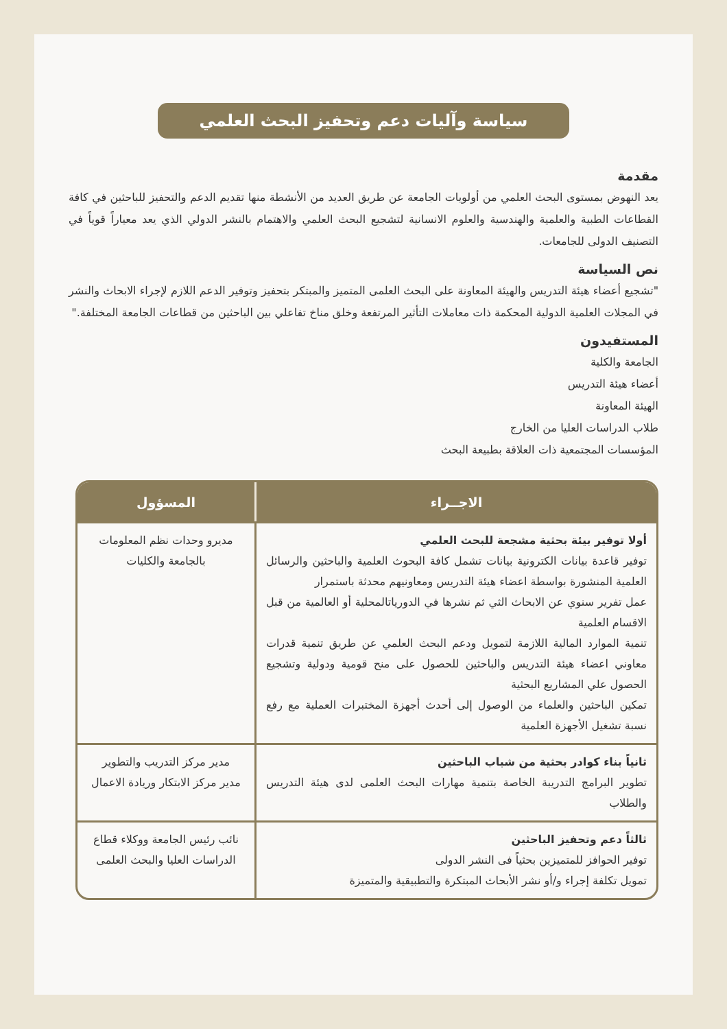سياسة وآليات دعم وتحفيز البحث العلمي
مقدمة
يعد النهوض بمستوى البحث العلمي من أولويات الجامعة عن طريق العديد من الأنشطة منها تقديم الدعم والتحفيز للباحثين في كافة القطاعات الطبية والعلمية والهندسية والعلوم الانسانية لتشجيع البحث العلمي والاهتمام بالنشر الدولي الذي يعد معياراً قوياً في التصنيف الدولى للجامعات.
نص السياسة
"تشجيع أعضاء هيئة التدريس والهيئة المعاونة على البحث العلمى المتميز والمبتكر بتحفيز وتوفير الدعم اللازم لإجراء الابحاث والنشر في المجلات العلمية الدولية المحكمة ذات معاملات التأثير المرتفعة وخلق مناخ تفاعلي بين الباحثين من قطاعات الجامعة المختلفة."
المستفيدون
الجامعة والكلية
أعضاء هيئة التدريس
الهيئة المعاونة
طلاب الدراسات العليا من الخارج
المؤسسات المجتمعية ذات العلاقة بطبيعة البحث
| الاجــراء | المسؤول |
| --- | --- |
| أولا توفير بيئة بحثية مشجعة للبحث العلمي توفير قاعدة بيانات الكترونية بيانات تشمل كافة البحوث العلمية والباحثين والرسائل العلمية المنشورة بواسطة اعضاء هيئة التدريس ومعاونيهم محدثة باستمرار عمل تفرير سنوي عن الابحاث الثي ثم نشرها في الدورياتالمحلية أو العالمية من قبل الاقسام العلمية تنمية الموارد المالية اللازمة لتمويل ودعم البحث العلمي عن طريق تنمية قدرات معاوني اعضاء هيئة التدريس والباحثين للحصول على منح قومية ودولية وتشجيع الحصول علي المشاريع البحثية تمكين الباحثين والعلماء من الوصول إلى أحدث أجهزة المختبرات العملية مع رفع نسبة تشغيل الأجهزة العلمية | مديرو وحدات نظم المعلومات بالجامعة والكليات |
| ثانياً بناء كوادر بحثية من شباب الباحثين تطوير البرامج التدريبة الخاصة بتنمية مهارات البحث العلمى لدى هيئة التدريس والطلاب | مدير مركز التدريب والتطوير مدير مركز الابتكار وريادة الاعمال |
| ثالثاً دعم وتحفيز الباحثين توفير الحوافز للمتميزين بحثياً فى النشر الدولى تمويل تكلفة إجراء و/أو نشر الأبحاث المبتكرة والتطبيقية والمتميزة | نائب رئيس الجامعة ووكلاء قطاع الدراسات العليا والبحث العلمى |